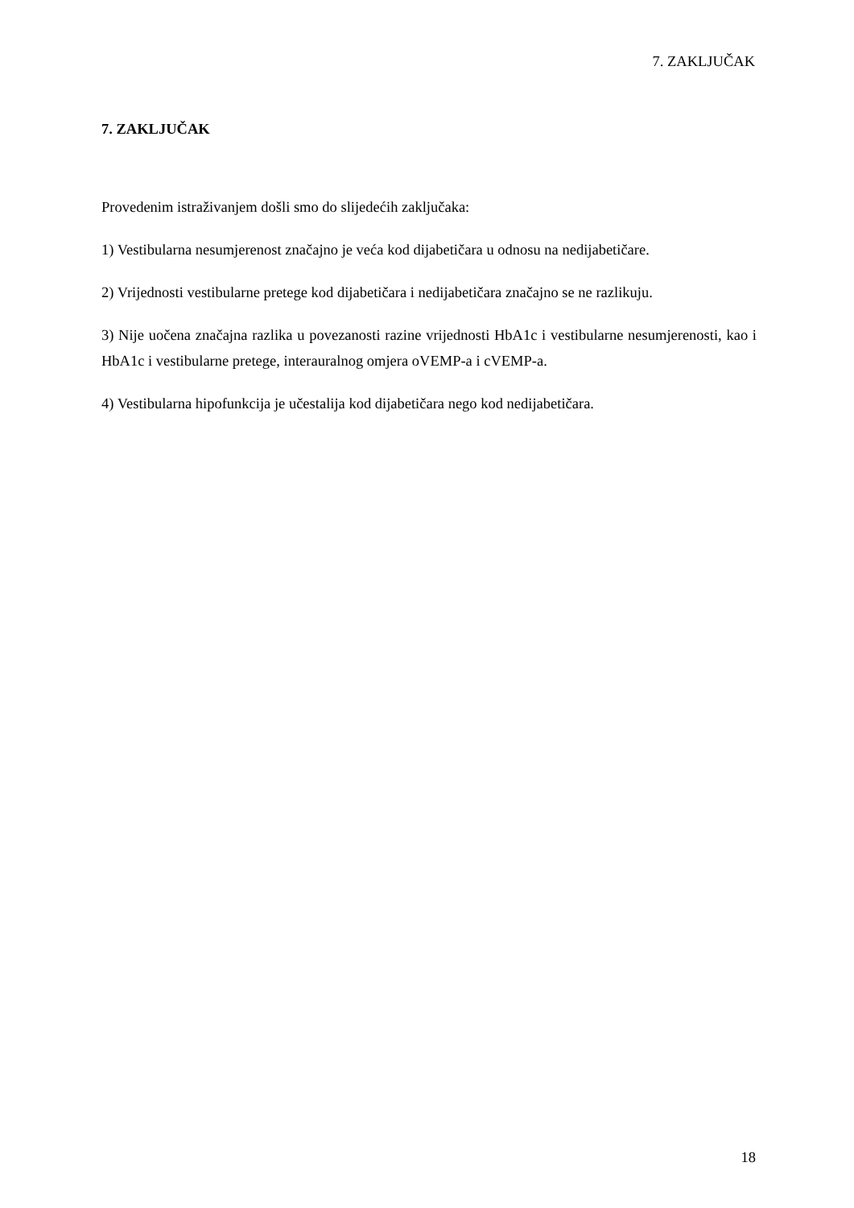7. ZAKLJUČAK
7. ZAKLJUČAK
Provedenim istraživanjem došli smo do slijedećih zaključaka:
1) Vestibularna nesumjerenost značajno je veća kod dijabetičara u odnosu na nedijabetičare.
2) Vrijednosti vestibularne pretege kod dijabetičara i nedijabetičara značajno se ne razlikuju.
3) Nije uočena značajna razlika u povezanosti razine vrijednosti HbA1c i vestibularne nesumjerenosti, kao i HbA1c i vestibularne pretege, interauralnog omjera oVEMP-a i cVEMP-a.
4) Vestibularna hipofunkcija je učestalija kod dijabetičara nego kod nedijabetičara.
18